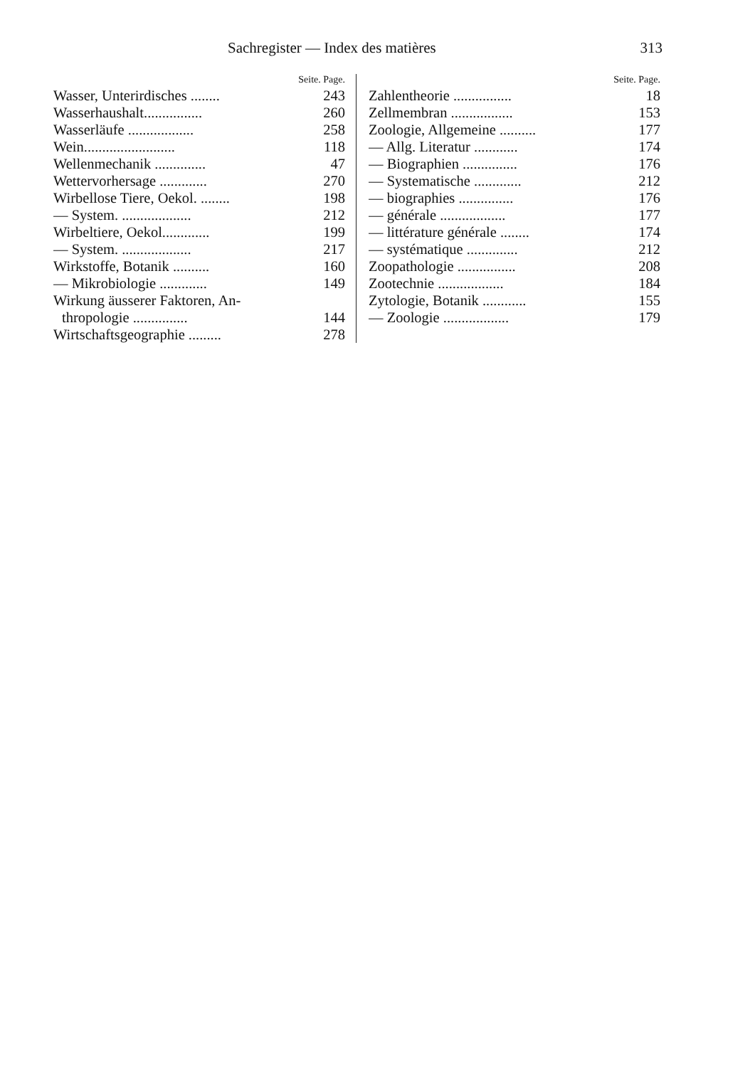Sachregister — Index des matières 313
Seite. Page.
Wasser, Unterirdisches ........ 243
Wasserhaushalt................ 260
Wasserläufe .................. 258
Wein......................... 118
Wellenmechanik .............. 47
Wettervorhersage ............. 270
Wirbellose Tiere, Oekol. ........ 198
— System. ................... 212
Wirbeltiere, Oekol............. 199
— System. ................... 217
Wirkstoffe, Botanik .......... 160
— Mikrobiologie ............. 149
Wirkung äusserer Faktoren, An-
thropologie ............... 144
Wirtschaftsgeographie ......... 278
Seite. Page.
Zahlentheorie ................ 18
Zellmembran ................. 153
Zoologie, Allgemeine .......... 177
— Allg. Literatur ............ 174
— Biographien ............... 176
— Systematische ............. 212
— biographies ............... 176
— générale .................. 177
— littérature générale ........ 174
— systématique .............. 212
Zoopathologie ................ 208
Zootechnie .................. 184
Zytologie, Botanik ............ 155
— Zoologie .................. 179